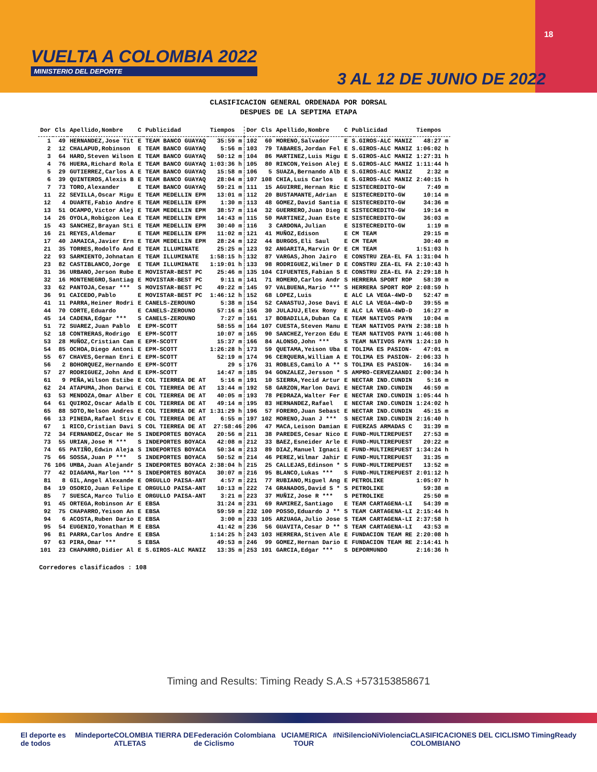VUELTA A COLOMBIA 2022
MINISTERIO DEL DEPORTE
18
3 AL 12 DE JUNIO DE 2022
CLASIFICACION GENERAL ORDENADA POR DORSAL
DESPUES DE LA SEPTIMA ETAPA
| Dor | Cls | Apellido,Nombre | C | Publicidad | Tiempos | Dor | Cls | Apellido,Nombre | C | Publicidad | Tiempos |
| --- | --- | --- | --- | --- | --- | --- | --- | --- | --- | --- | --- |
| 1 | 49 | HERNANDEZ,Jose Tit | E | TEAM BANCO GUAYAQ | 35:59 m | 102 | 60 | MORENO,Salvador | E | S.GIROS-ALC MANIZ | 48:27 m |
| 2 | 12 | CHALAPUD,Robinson | E | TEAM BANCO GUAYAQ | 5:56 m | 103 | 79 | TABARES,Jordan Fel | E | S.GIROS-ALC MANIZ | 1:06:02 h |
| 3 | 64 | HARO,Steven Wilson | E | TEAM BANCO GUAYAQ | 50:12 m | 104 | 86 | MARTINEZ,Luis Migu | E | S.GIROS-ALC MANIZ | 1:27:31 h |
| 4 | 76 | HUERA,Richard Rola | E | TEAM BANCO GUAYAQ | 1:03:36 h | 105 | 80 | RINCON,Yeison Alej | E | S.GIROS-ALC MANIZ | 1:11:44 h |
| 5 | 29 | GUTIERREZ,Carlos A | E | TEAM BANCO GUAYAQ | 15:58 m | 106 | 5 | SUAZA,Bernando Alb | E | S.GIROS-ALC MANIZ | 2:32 m |
| 6 | 39 | QUINTEROS,Alexis B | E | TEAM BANCO GUAYAQ | 28:04 m | 107 | 108 | CHIA,Luis Carlos | E | S.GIROS-ALC MANIZ | 2:40:15 h |
| 7 | 73 | TORO,Alexander | E | TEAM BANCO GUAYAQ | 59:21 m | 111 | 15 | AGUIRRE,Hernan Ric | E | SISTECREDITO-GW | 7:49 m |
| 11 | 22 | SEVILLA,Oscar Migu | E | TEAM MEDELLIN EPM | 13:01 m | 112 | 20 | BUSTAMANTE,Adrian | E | SISTECREDITO-GW | 10:14 m |
| 12 | 4 | DUARTE,Fabio Andre | E | TEAM MEDELLIN EPM | 1:30 m | 113 | 48 | GOMEZ,David Santia | E | SISTECREDITO-GW | 34:36 m |
| 13 | 51 | OCAMPO,Victor Alej | E | TEAM MEDELLIN EPM | 38:57 m | 114 | 32 | GUERRERO,Juan Dieg | E | SISTECREDITO-GW | 19:14 m |
| 14 | 26 | OYOLA,Robigzon Lea | E | TEAM MEDELLIN EPM | 14:43 m | 115 | 50 | MARTINEZ,Juan Este | E | SISTECREDITO-GW | 36:03 m |
| 15 | 43 | SANCHEZ,Brayan Sti | E | TEAM MEDELLIN EPM | 30:40 m | 116 | 3 | CARDONA,Julian | E | SISTECREDITO-GW | 1:19 m |
| 16 | 21 | REYES,Aldemar | E | TEAM MEDELLIN EPM | 11:02 m | 121 | 41 | MUÑOZ,Edison | E | CM TEAM | 29:15 m |
| 17 | 40 | JAMAICA,Javier Ern | E | TEAM MEDELLIN EPM | 28:24 m | 122 | 44 | BURGOS,Eli Saul | E | CM TEAM | 30:40 m |
| 21 | 35 | TORRES,Rodolfo And | E | TEAM ILLUMINATE | 25:25 m | 123 | 92 | ANGARITA,Marvin Or | E | CM TEAM | 1:51:03 h |
| 22 | 93 | SARMIENTO,Johnatan | E | TEAM ILLUMINATE | 1:58:15 h | 132 | 87 | VARGAS,Jhon Jairo | E | CONSTRU ZEA-EL FA | 1:31:04 h |
| 23 | 82 | CASTIBLANCO,Jorge | E | TEAM ILLUMINATE | 1:19:01 h | 133 | 98 | RODRIGUEZ,Wilmer D | E | CONSTRU ZEA-EL FA | 2:10:43 h |
| 31 | 36 | URBANO,Jerson Rube | E | MOVISTAR-BEST PC | 25:46 m | 135 | 104 | CIFUENTES,Fabian S | E | CONSTRU ZEA-EL FA | 2:29:18 h |
| 32 | 16 | MONTENEGRO,Santiag | E | MOVISTAR-BEST PC | 9:11 m | 141 | 71 | ROMERO,Carlos Andr | S | HERRERA SPORT ROP | 58:39 m |
| 33 | 62 | PANTOJA,Cesar *** | S | MOVISTAR-BEST PC | 49:22 m | 145 | 97 | VALBUENA,Mario *** | S | HERRERA SPORT ROP | 2:08:59 h |
| 36 | 91 | CAICEDO,Pablo | E | MOVISTAR-BEST PC | 1:46:12 h | 152 | 68 | LOPEZ,Luis | E | ALC LA VEGA-4WD-D | 52:47 m |
| 41 | 11 | PARRA,Heiner Rodri | E | CANELS-ZEROUNO | 5:38 m | 154 | 52 | CANASTUJ,Jose Davi | E | ALC LA VEGA-4WD-D | 39:55 m |
| 44 | 70 | CORTE,Eduardo | E | CANELS-ZEROUNO | 57:16 m | 156 | 30 | JULAJUJ,Elex Rony | E | ALC LA VEGA-4WD-D | 16:27 m |
| 45 | 14 | CADENA,Edgar *** | S | CANELS-ZEROUNO | 7:27 m | 161 | 17 | BOBADILLA,Duban Ca | E | TEAM NATIVOS PAYN | 10:04 m |
| 51 | 72 | SUAREZ,Juan Pablo | E | EPM-SCOTT | 58:55 m | 164 | 107 | CUESTA,Steven Manu | E | TEAM NATIVOS PAYN | 2:38:18 h |
| 52 | 18 | CONTRERAS,Rodrigo | E | EPM-SCOTT | 10:07 m | 165 | 90 | SANCHEZ,Yerzon Edu | E | TEAM NATIVOS PAYN | 1:46:08 h |
| 53 | 28 | MUÑOZ,Cristian Cam | E | EPM-SCOTT | 15:37 m | 166 | 84 | ALONSO,John *** | S | TEAM NATIVOS PAYN | 1:24:10 h |
| 54 | 85 | OCHOA,Diego Antoni | E | EPM-SCOTT | 1:26:28 h | 173 | 59 | QUETAMA,Yeison Uba | E | TOLIMA ES PASION- | 47:01 m |
| 55 | 67 | CHAVES,German Enri | E | EPM-SCOTT | 52:19 m | 174 | 96 | CERQUERA,William A | E | TOLIMA ES PASION- | 2:06:33 h |
| 56 | 2 | BOHORQUEZ,Hernando | E | EPM-SCOTT | 29 s | 176 | 31 | ROBLES,Camilo A ** | S | TOLIMA ES PASION- | 16:34 m |
| 57 | 27 | RODRIGUEZ,John And | E | EPM-SCOTT | 14:47 m | 185 | 94 | GONZALEZ,Jersson * | S | AMPRO-CERVEZAANDI | 2:00:34 h |
| 61 | 9 | PEÑA,Wilson Estibe | E | COL TIERREA DE AT | 5:16 m | 191 | 10 | SIERRA,Yecid Artur | E | NECTAR IND.CUNDIN | 5:16 m |
| 62 | 24 | ATAPUMA,Jhon Darwi | E | COL TIERREA DE AT | 13:44 m | 192 | 58 | GARZON,Marlon Davi | E | NECTAR IND.CUNDIN | 46:59 m |
| 63 | 53 | MENDOZA,Omar Alber | E | COL TIERREA DE AT | 40:05 m | 193 | 78 | PEDRAZA,Walter Fer | E | NECTAR IND.CUNDIN | 1:05:44 h |
| 64 | 61 | QUIROZ,Oscar Adalb | E | COL TIERREA DE AT | 49:14 m | 195 | 83 | HERNANDEZ,Rafael | E | NECTAR IND.CUNDIN | 1:24:02 h |
| 65 | 88 | SOTO,Nelson Andres | E | COL TIERREA DE AT | 1:31:29 h | 196 | 57 | FORERO,Juan Sebast | E | NECTAR IND.CUNDIN | 45:15 m |
| 66 | 13 | PINEDA,Rafael Stiv | E | COL TIERREA DE AT | 6:55 m | 197 | 102 | MORENO,Juan J *** | S | NECTAR IND.CUNDIN | 2:16:40 h |
| 67 | 1 | RICO,Cristian Davi | S | COL TIERREA DE AT | 27:58:46 | 206 | 47 | MACA,Leison Damian | E | FUERZAS ARMADAS C | 31:39 m |
| 72 | 34 | FERNANDEZ,Oscar He | S | INDEPORTES BOYACA | 20:56 m | 211 | 38 | PAREDES,Cesar Nico | E | FUND-MULTIREPUEST | 27:53 m |
| 73 | 55 | URIAN,Jose M *** | S | INDEPORTES BOYACA | 42:08 m | 212 | 33 | BAEZ,Esneider Arle | E | FUND-MULTIREPUEST | 20:22 m |
| 74 | 65 | PATIÑO,Edwin Aleja | S | INDEPORTES BOYACA | 50:34 m | 213 | 89 | DIAZ,Manuel Ignaci | E | FUND-MULTIREPUEST | 1:34:24 h |
| 75 | 66 | SOSSA,Juan P *** | S | INDEPORTES BOYACA | 50:52 m | 214 | 46 | PEREZ,Wilmar Jahir | E | FUND-MULTIREPUEST | 31:35 m |
| 76 | 106 | UMBA,Juan Alejandr | S | INDEPORTES BOYACA | 2:38:04 h | 215 | 25 | CALLEJAS,Edinson * | S | FUND-MULTIREPUEST | 13:52 m |
| 77 | 42 | DIAGAMA,Marlon *** | S | INDEPORTES BOYACA | 30:07 m | 216 | 95 | BLANCO,Lukas *** | S | FUND-MULTIREPUEST | 2:01:12 h |
| 81 | 8 | GIL,Angel Alexande | E | ORGULLO PAISA-ANT | 4:57 m | 221 | 77 | RUBIANO,Miguel Ang | E | PETROLIKE | 1:05:07 h |
| 84 | 19 | OSORIO,Juan Felipe | E | ORGULLO PAISA-ANT | 10:13 m | 222 | 74 | GRANADOS,David S * | S | PETROLIKE | 59:38 m |
| 85 | 7 | SUESCA,Marco Tulio | E | ORGULLO PAISA-ANT | 3:21 m | 223 | 37 | MUÑIZ,Jose R *** | S | PETROLIKE | 25:50 m |
| 91 | 45 | ORTEGA,Robinson Ar | E | EBSA | 31:24 m | 231 | 69 | RAMIREZ,Santiago | E | TEAM CARTAGENA-LI | 54:39 m |
| 92 | 75 | CHAPARRO,Yeison An | E | EBSA | 59:59 m | 232 | 100 | POSSO,Eduardo J ** | S | TEAM CARTAGENA-LI | 2:15:44 h |
| 94 | 6 | ACOSTA,Ruben Dario | E | EBSA | 3:00 m | 233 | 105 | ARZUAGA,Julio Jose | S | TEAM CARTAGENA-LI | 2:37:58 h |
| 95 | 54 | EUGENIO,Yonathan M | E | EBSA | 41:42 m | 236 | 56 | GUAVITA,Cesar D ** | S | TEAM CARTAGENA-LI | 43:53 m |
| 96 | 81 | PARRA,Carlos Andre | E | EBSA | 1:14:25 h | 243 | 103 | HERRERA,Stiven Ale | E | FUNDACION TEAM RE | 2:20:08 h |
| 97 | 63 | PIRA,Omar *** | S | EBSA | 49:53 m | 246 | 99 | GOMEZ,Hernan Dario | E | FUNDACION TEAM RE | 2:14:41 h |
| 101 | 23 | CHAPARRO,Didier Al | E | S.GIROS-ALC MANIZ | 13:35 m | 253 | 101 | GARCIA,Edgar *** | S | DEPORMUNDO | 2:16:36 h |
Corredores clasificados : 108
Timing and Results: Timing Ready S.A.S +573153858671
El deporte es de todos Mindeporte COLOMBIA TIERRA DE ATLETAS Federación Colombiana de Ciclismo UCI AMERICA TOUR #NiSilencioNiViolencia CLASIFICACIONES DEL CICLISMO COLOMBIANO TimingReady